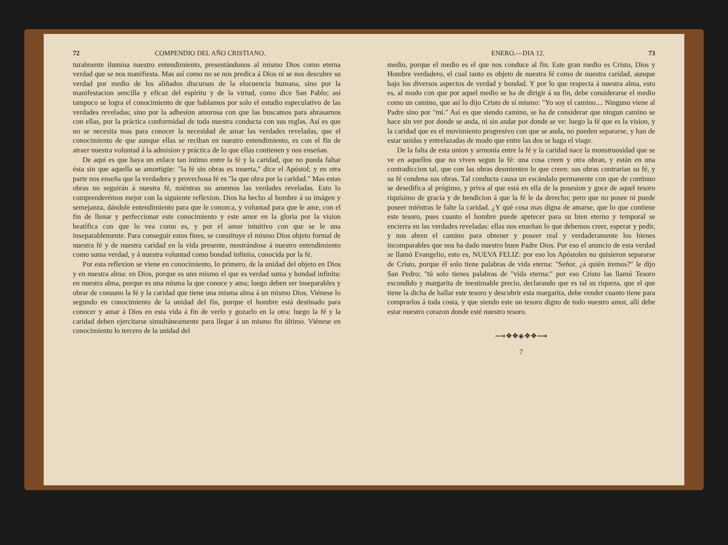72 COMPENDIO DEL AÑO CRISTIANO.
turalmente ilumina nuestro entendimiento, presentándonos al mismo Dios como eterna verdad que se nos manifiesta. Mas así como no se nos predica á Dios ni se nos descubre su verdad por medio de los aliñados discursos de la elocuencia humana, sino por la manifestacion sencilla y eficaz del espíritu y de la virtud, como dice San Pablo; así tampoco se logra el conocimiento de que hablamos por solo el estudio especulativo de las verdades reveladas; sino por la adhesion amorosa con que las buscamos para abrasarnos con ellas, por la práctica conformidad de toda nuestra conducta con sus reglas. Así es que no se necesita mas para conocer la necesidad de amar las verdades reveladas, que el conocimiento de que aunque ellas se reciban en nuestro entendimiento, es con el fin de atraer nuestra voluntad á la admision y práctica de lo que ellas contienen y nos enseñan.
De aquí es que haya un enlace tan íntimo entre la fé y la caridad, que no pueda faltar ésta sin que aquella se amortigüe: "la fé sin obras es muerta," dice el Apóstol; y en otra parte nos enseña que la verdadera y provechosa fé es "la que obra por la caridad." Mas estas obras no seguirán á nuestra fé, miéntras no amemos las verdades reveladas. Esto lo comprenderémos mejor con la siguiente reflexion. Dios ha hecho al hombre á su imágen y semejanza, dándole entendimiento para que le conozca, y voluntad para que le ame, con el fin de llenar y perfeccionar este conocimiento y este amor en la gloria por la vision beatífica con que lo vea como es, y por el amor intuitivo con que se le una inseparablemente. Para conseguir estos fines, se constituye el mismo Dios objeto formal de nuestra fé y de nuestra caridad en la vida presente, mostrándose á nuestro entendimiento como suma verdad, y á nuestra voluntad como bondad infinita, conocida por la fé.
Por esta reflexion se viene en conocimiento, lo primero, de la unidad del objeto en Dios y en nuestra alma: en Dios, porque es uno mismo el que es verdad suma y bondad infinita: en nuestra alma, porque es una misma la que conoce y ama; luego deben ser inseparables y obrar de consuno la fé y la caridad que tiene una misma alma á un mismo Dios. Viénese lo segundo en conocimiento de la unidad del fin, porque el hombre está destinado para conocer y amar á Dios en esta vida á fin de verlo y gozarlo en la otra: luego la fé y la caridad deben ejercitarse simultáneamente para llegar á un mismo fin último. Viénese en conocimiento lo tercero de la unidad del
ENERO.—DIA 12. 73
medio, porque el medio es el que nos conduce al fin. Este gran medio es Cristo, Dios y Hombre verdadero, el cual tanto es objeto de nuestra fé como de nuestra caridad, aunque bajo los diversos aspectos de verdad y bondad. Y por lo que respecta á nuestra alma, esto es, al modo con que por aquel medio se ha de dirigir á su fin, debe considerarse el medio como un camino, que así lo dijo Cristo de sí mismo: "Yo soy el camino.... Ninguno viene al Padre sino por "mí." Así es que siendo camino, se ha de considerar que ningun camino se hace sin ver por donde se anda, ni sin andar por donde se ve: luego la fé que es la vision, y la caridad que es el movimiento progresivo con que se anda, no pueden separarse, y han de estar unidas y entrelazadas de modo que entre las dos se haga el viage.
De la falta de esta union y armonía entre la fé y la caridad nace la monstruosidad que se ve en aquellos que no viven segun la fé: una cosa creen y otra obran, y están en una contradiccion tal, que con las obras desmienten lo que creen: sus obras contrarian su fé, y su fé condena sus obras. Tal conducta causa un escándalo permanente con que de continuo se desedifica al prógimo, y priva al que está en ella de la posesion y goce de aquel tesoro riquísimo de gracia y de bendicion á que la fé le da derecho; pero que no posee ni puede poseer miéntras le falte la caridad. ¿Y qué cosa mas digna de amarse, que lo que contiene este tesoro, pues cuanto el hombre puede apetecer para su bien eterno y temporal se encierra en las verdades reveladas: ellas nos enseñan lo que debemos creer, esperar y pedir, y nos abren el camino para obtener y poseer real y verdaderamente los bienes incomparables que nos ha dado nuestro buen Padre Dios. Por eso el anuncio de esta verdad se llamó Evangelio, esto es, NUEVA FELIZ: por eso los Apóstoles no quisieron separarse de Cristo, porque él solo tiene palabras de vida eterna: "Señor, ¿á quién iremos?" le dijo San Pedro; "tú solo tienes palabras de "vida eterna:" por eso Cristo las llamó Tesoro escondido y margarita de inestimable precio, declarando que es tal su riqueza, que el que tiene la dicha de hallar este tesoro y descubrir esta margarita, debe vender cuanto tiene para comprarlos á toda costa, y que siendo este un tesoro digno de todo nuestro amor, allí debe estar nuestro corazon donde esté nuestro tesoro.
⟿❖❖◈❖❖⟿
7